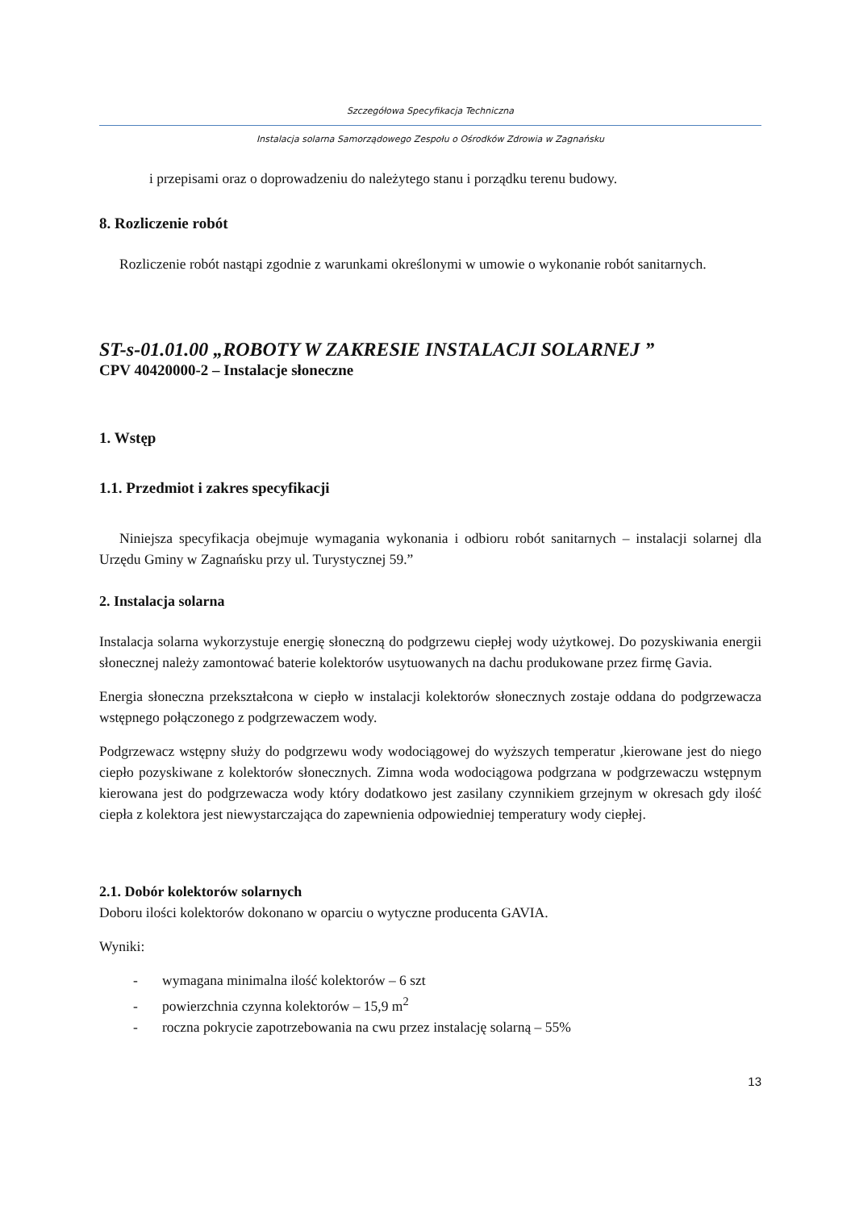Szczegółowa Specyfikacja Techniczna
Instalacja solarna Samorządowego Zespołu o Ośrodków Zdrowia w Zagnańsku
i przepisami oraz o doprowadzeniu do należytego stanu i porządku terenu budowy.
8. Rozliczenie robót
Rozliczenie robót nastąpi zgodnie z warunkami określonymi w umowie o wykonanie robót sanitarnych.
ST-s-01.01.00 „ROBOTY W ZAKRESIE INSTALACJI SOLARNEJ ”
CPV 40420000-2 – Instalacje słoneczne
1. Wstęp
1.1. Przedmiot i zakres specyfikacji
Niniejsza specyfikacja obejmuje wymagania wykonania i odbioru robót sanitarnych – instalacji solarnej dla Urzędu Gminy w Zagnańsku przy ul. Turystycznej 59.”
2. Instalacja solarna
Instalacja solarna wykorzystuje energię słoneczną do podgrzewu ciepłej wody użytkowej. Do pozyskiwania energii słonecznej należy zamontować baterie kolektorów usytuowanych na dachu produkowane przez firmę Gavia.
Energia słoneczna przekształcona w ciepło w instalacji kolektorów słonecznych zostaje oddana do podgrzewacza wstępnego połączonego z podgrzewaczem wody.
Podgrzewacz wstępny służy do podgrzewu wody wodociągowej do wyższych temperatur ,kierowane jest do niego ciepło pozyskiwane z kolektorów słonecznych. Zimna woda wodociągowa podgrzana w podgrzewaczu wstępnym kierowana jest do podgrzewacza wody który dodatkowo jest zasilany czynnikiem grzejnym w okresach gdy ilość ciepła z kolektora jest niewystarczająca do zapewnienia odpowiedniej temperatury wody ciepłej.
2.1. Dobór kolektorów solarnych
Doboru ilości kolektorów dokonano w oparciu o wytyczne producenta GAVIA.
Wyniki:
- wymagana minimalna ilość kolektorów – 6 szt
- powierzchnia czynna kolektorów – 15,9 m<sup>2</sup>
- roczna pokrycie zapotrzebowania na cwu przez instalację solarną – 55%
13